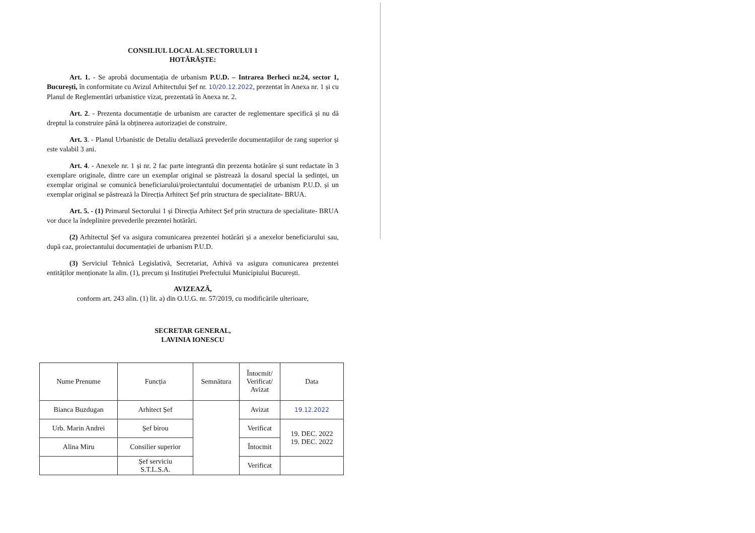CONSILIUL LOCAL AL SECTORULUI 1
HOTĂRĂȘTE:
Art. 1. - Se aprobă documentația de urbanism P.U.D. – Intrarea Berheci nr.24, sector 1, București, în conformitate cu Avizul Arhitectului Șef nr. 10/20.12.2022, prezentat în Anexa nr. 1 și cu Planul de Reglementări urbanistice vizat, prezentată în Anexa nr. 2.
Art. 2. - Prezenta documentație de urbanism are caracter de reglementare specifică și nu dă dreptul la construire până la obținerea autorizației de construire.
Art. 3. - Planul Urbanistic de Detaliu detaliază prevederile documentațiilor de rang superior și este valabil 3 ani.
Art. 4. - Anexele nr. 1 și nr. 2 fac parte integrantă din prezenta hotărâre și sunt redactate în 3 exemplare originale, dintre care un exemplar original se păstrează la dosarul special la ședinței, un exemplar original se comunică beneficiarului/proiectantului documentației de urbanism P.U.D. și un exemplar original se păstrează la Direcția Arhitect Șef prin structura de specialitate- BRUA.
Art. 5. - (1) Primarul Sectorului 1 și Direcția Arhitect Șef prin structura de specialitate- BRUA vor duce la îndeplinire prevederile prezentei hotărâri.
(2) Arhitectul Șef va asigura comunicarea prezentei hotărâri și a anexelor beneficiarului sau, după caz, proiectantului documentației de urbanism P.U.D.
(3) Serviciul Tehnică Legislativă, Secretariat, Arhivă va asigura comunicarea prezentei entităților menționate la alin. (1), precum și Instituției Prefectului Municipiului București.
AVIZEAZĂ,
conform art. 243 alin. (1) lit. a) din O.U.G. nr. 57/2019, cu modificările ulterioare,
SECRETAR GENERAL,
LAVINIA IONESCU
| Nume Prenume | Funcția | Semnătura | Întocmit/ Verificat/ Avizat | Data |
| Bianca Buzdugan | Arhitect Șef | | Avizat | 19.12.2022 |
| Urb. Marin Andrei | Șef birou | | Verificat | 19. DEC. 2022 19. DEC. 2022 |
| Alina Miru | Consilier superior | | Întocmit | |
| | Șef serviciu S.T.L.S.A. | | Verificat | |